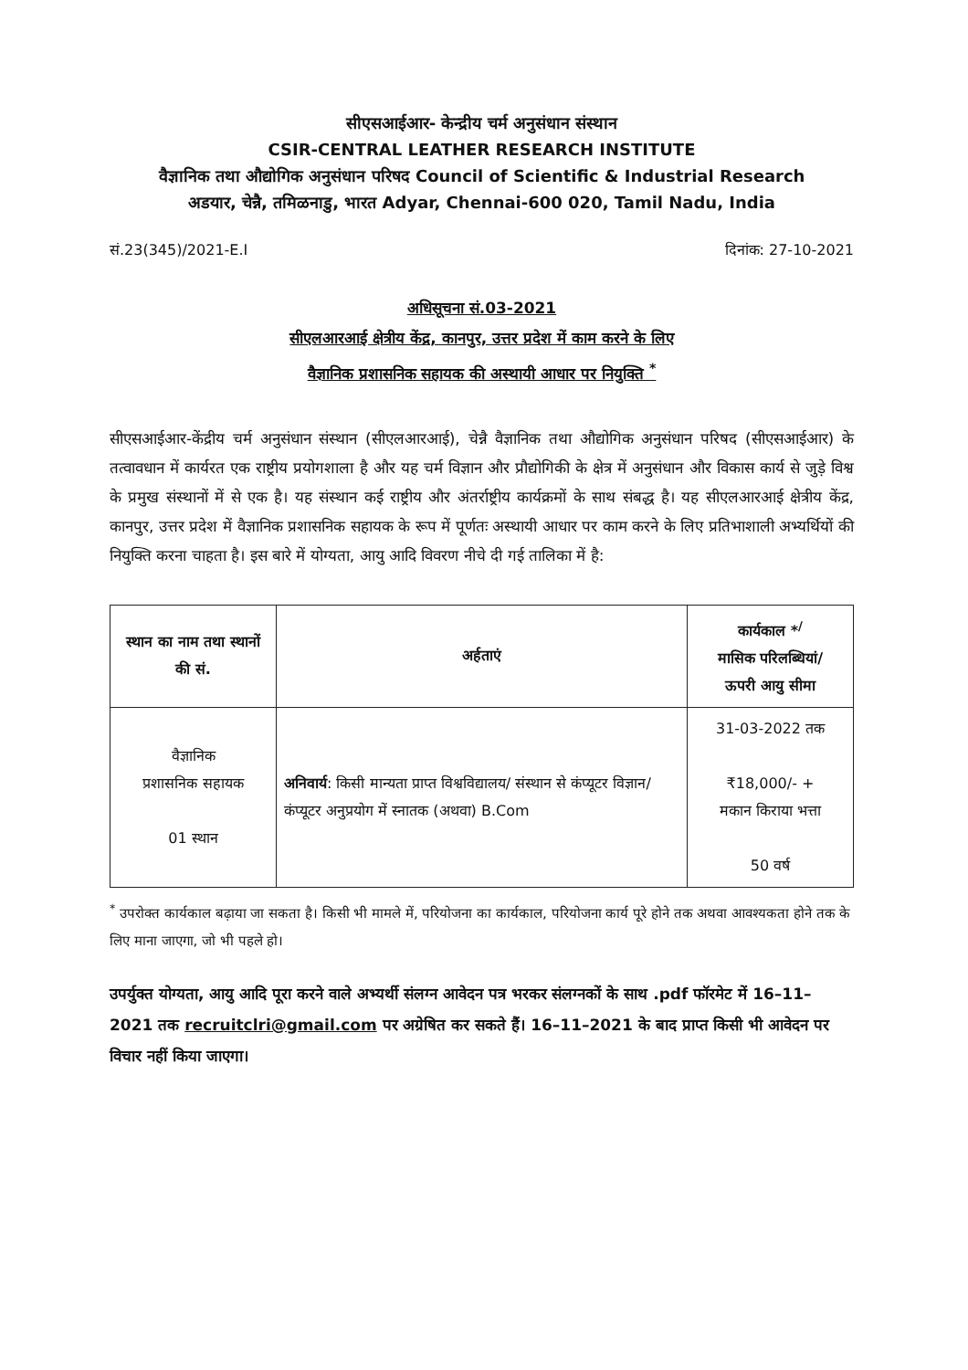सीएसआईआर- केन्द्रीय चर्म अनुसंधान संस्थान
CSIR-CENTRAL LEATHER RESEARCH INSTITUTE
वैज्ञानिक तथा औद्योगिक अनुसंधान परिषद Council of Scientific & Industrial Research
अडयार, चेन्नै, तमिळनाडु, भारत Adyar, Chennai-600 020, Tamil Nadu, India
सं.23(345)/2021-E.I दिनांक: 27-10-2021
अधिसूचना सं.03-2021
सीएलआरआई क्षेत्रीय केंद्र, कानपुर, उत्तर प्रदेश में काम करने के लिए
वैज्ञानिक प्रशासनिक सहायक की अस्थायी आधार पर नियुक्ति <sup>*</sup>
सीएसआईआर-केंद्रीय चर्म अनुसंधान संस्थान (सीएलआरआई), चेन्नै वैज्ञानिक तथा औद्योगिक अनुसंधान परिषद (सीएसआईआर) के तत्वावधान में कार्यरत एक राष्ट्रीय प्रयोगशाला है और यह चर्म विज्ञान और प्रौद्योगिकी के क्षेत्र में अनुसंधान और विकास कार्य से जुड़े विश्व के प्रमुख संस्थानों में से एक है। यह संस्थान कई राष्ट्रीय और अंतर्राष्ट्रीय कार्यक्रमों के साथ संबद्ध है। यह सीएलआरआई क्षेत्रीय केंद्र, कानपुर, उत्तर प्रदेश में वैज्ञानिक प्रशासनिक सहायक के रूप में पूर्णतः अस्थायी आधार पर काम करने के लिए प्रतिभाशाली अभ्यर्थियों की नियुक्ति करना चाहता है। इस बारे में योग्यता, आयु आदि विवरण नीचे दी गई तालिका में है:
| स्थान का नाम तथा स्थानों की सं. | अर्हताएं | कार्यकाल *<sup>/</sup> मासिक परिलब्धियां/ ऊपरी आयु सीमा |
| --- | --- | --- |
| वैज्ञानिक प्रशासनिक सहायक 01 स्थान | अनिवार्य : किसी मान्यता प्राप्त विश्वविद्यालय/ संस्थान से कंप्यूटर विज्ञान/ कंप्यूटर अनुप्रयोग में स्नातक (अथवा) B.Com | 31-03-2022 तक ₹18,000/- + मकान किराया भत्ता 50 वर्ष |
<sup>*</sup> उपरोक्त कार्यकाल बढ़ाया जा सकता है। किसी भी मामले में, परियोजना का कार्यकाल, परियोजना कार्य पूरे होने तक अथवा आवश्यकता होने तक के लिए माना जाएगा, जो भी पहले हो।
उपर्युक्त योग्यता, आयु आदि पूरा करने वाले अभ्यर्थी संलग्न आवेदन पत्र भरकर संलग्नकों के साथ .pdf फॉरमेट में 16–11–2021 तक recruitclri@gmail.com पर अग्रेषित कर सकते हैं। 16–11–2021 के बाद प्राप्त किसी भी आवेदन पर विचार नहीं किया जाएगा।